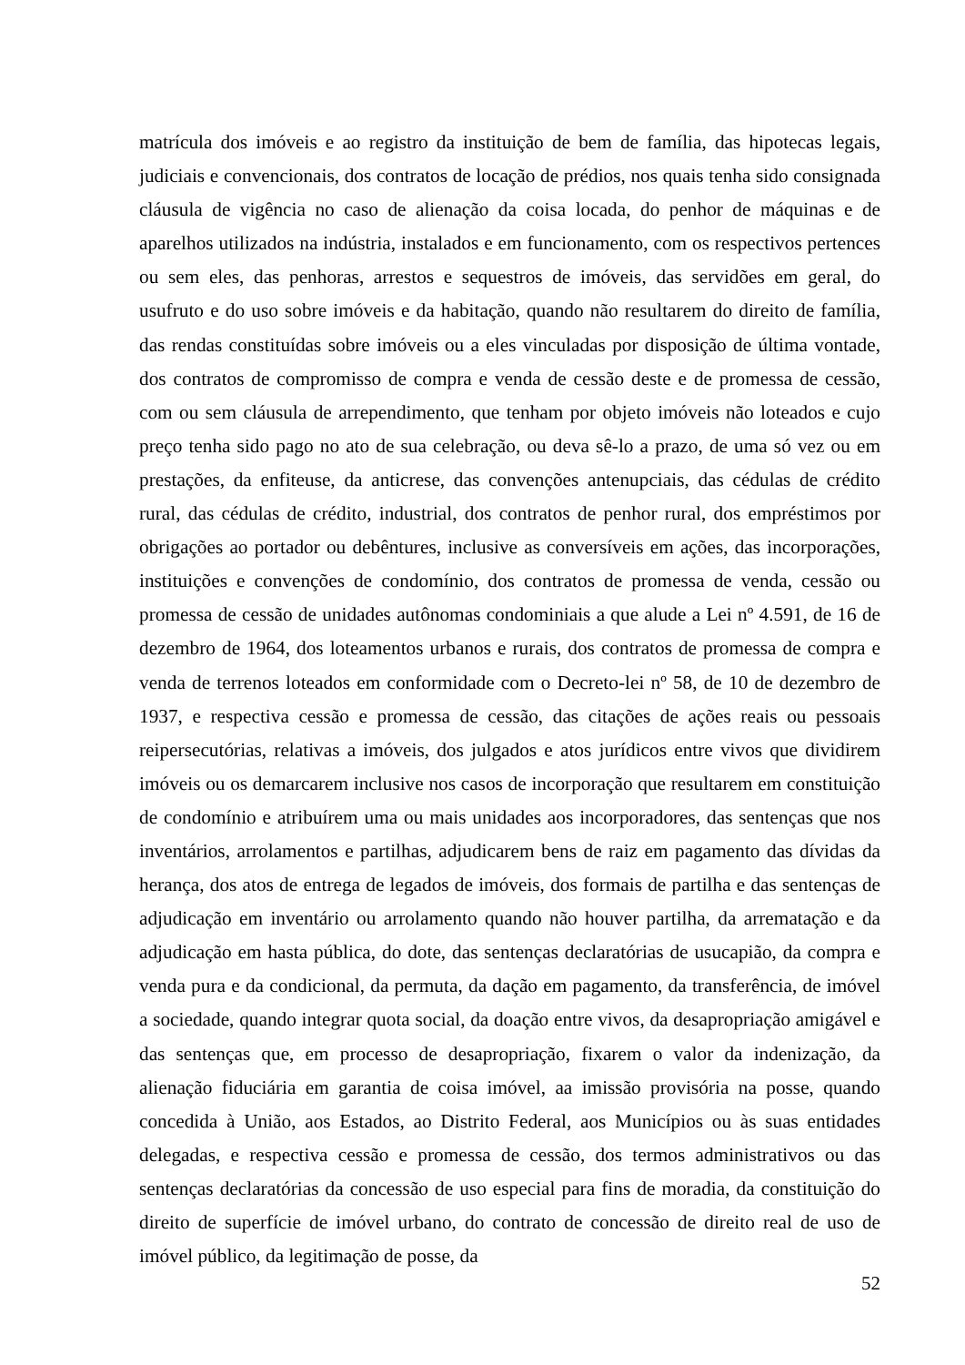matrícula dos imóveis e ao registro da instituição de bem de família, das hipotecas legais, judiciais e convencionais, dos contratos de locação de prédios, nos quais tenha sido consignada cláusula de vigência no caso de alienação da coisa locada, do penhor de máquinas e de aparelhos utilizados na indústria, instalados e em funcionamento, com os respectivos pertences ou sem eles, das penhoras, arrestos e sequestros de imóveis, das servidões em geral, do usufruto e do uso sobre imóveis e da habitação, quando não resultarem do direito de família, das rendas constituídas sobre imóveis ou a eles vinculadas por disposição de última vontade, dos contratos de compromisso de compra e venda de cessão deste e de promessa de cessão, com ou sem cláusula de arrependimento, que tenham por objeto imóveis não loteados e cujo preço tenha sido pago no ato de sua celebração, ou deva sê-lo a prazo, de uma só vez ou em prestações, da enfiteuse, da anticrese, das convenções antenupciais, das cédulas de crédito rural, das cédulas de crédito, industrial, dos contratos de penhor rural, dos empréstimos por obrigações ao portador ou debêntures, inclusive as conversíveis em ações, das incorporações, instituições e convenções de condomínio, dos contratos de promessa de venda, cessão ou promessa de cessão de unidades autônomas condominiais a que alude a Lei nº 4.591, de 16 de dezembro de 1964, dos loteamentos urbanos e rurais, dos contratos de promessa de compra e venda de terrenos loteados em conformidade com o Decreto-lei nº 58, de 10 de dezembro de 1937, e respectiva cessão e promessa de cessão, das citações de ações reais ou pessoais reipersecutórias, relativas a imóveis, dos julgados e atos jurídicos entre vivos que dividirem imóveis ou os demarcarem inclusive nos casos de incorporação que resultarem em constituição de condomínio e atribuírem uma ou mais unidades aos incorporadores, das sentenças que nos inventários, arrolamentos e partilhas, adjudicarem bens de raiz em pagamento das dívidas da herança, dos atos de entrega de legados de imóveis, dos formais de partilha e das sentenças de adjudicação em inventário ou arrolamento quando não houver partilha, da arrematação e da adjudicação em hasta pública, do dote, das sentenças declaratórias de usucapião, da compra e venda pura e da condicional, da permuta, da dação em pagamento, da transferência, de imóvel a sociedade, quando integrar quota social, da doação entre vivos, da desapropriação amigável e das sentenças que, em processo de desapropriação, fixarem o valor da indenização, da alienação fiduciária em garantia de coisa imóvel, aa imissão provisória na posse, quando concedida à União, aos Estados, ao Distrito Federal, aos Municípios ou às suas entidades delegadas, e respectiva cessão e promessa de cessão, dos termos administrativos ou das sentenças declaratórias da concessão de uso especial para fins de moradia, da constituição do direito de superfície de imóvel urbano, do contrato de concessão de direito real de uso de imóvel público, da legitimação de posse, da
52